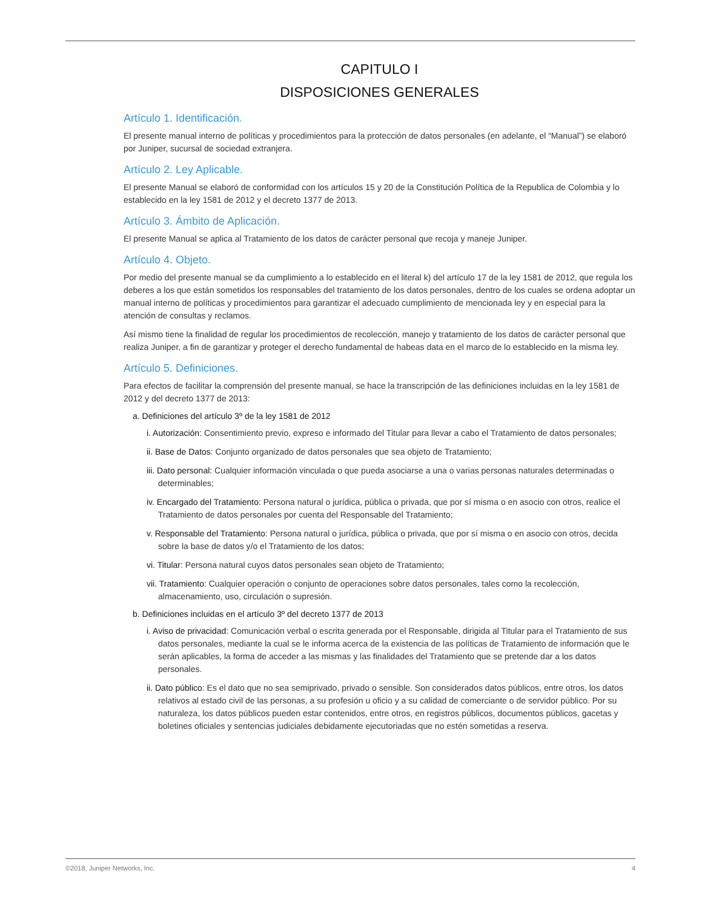CAPITULO I
DISPOSICIONES GENERALES
Artículo 1. Identificación.
El presente manual interno de políticas y procedimientos para la protección de datos personales (en adelante, el “Manual”) se elaboró por Juniper, sucursal de sociedad extranjera.
Artículo 2. Ley Aplicable.
El presente Manual se elaboró de conformidad con los artículos 15 y 20 de la Constitución Política de la Republica de Colombia y lo establecido en la ley 1581 de 2012 y el decreto 1377 de 2013.
Artículo 3. Ámbito de Aplicación.
El presente Manual se aplica al Tratamiento de los datos de carácter personal que recoja y maneje Juniper.
Artículo 4. Objeto.
Por medio del presente manual se da cumplimiento a lo establecido en el literal k) del artículo 17 de la ley 1581 de 2012, que regula los deberes a los que están sometidos los responsables del tratamiento de los datos personales, dentro de los cuales se ordena adoptar un manual interno de políticas y procedimientos para garantizar el adecuado cumplimiento de mencionada ley y en especial para la atención de consultas y reclamos.
Así mismo tiene la finalidad de regular los procedimientos de recolección, manejo y tratamiento de los datos de carácter personal que realiza Juniper, a fin de garantizar y proteger el derecho fundamental de habeas data en el marco de lo establecido en la misma ley.
Artículo 5. Definiciones.
Para efectos de facilitar la comprensión del presente manual, se hace la transcripción de las definiciones incluidas en la ley 1581 de 2012 y del decreto 1377 de 2013:
a. Definiciones del artículo 3º de la ley 1581 de 2012
i. Autorización: Consentimiento previo, expreso e informado del Titular para llevar a cabo el Tratamiento de datos personales;
ii. Base de Datos: Conjunto organizado de datos personales que sea objeto de Tratamiento;
iii. Dato personal: Cualquier información vinculada o que pueda asociarse a una o varias personas naturales determinadas o determinables;
iv. Encargado del Tratamiento: Persona natural o jurídica, pública o privada, que por sí misma o en asocio con otros, realice el Tratamiento de datos personales por cuenta del Responsable del Tratamiento;
v. Responsable del Tratamiento: Persona natural o jurídica, pública o privada, que por sí misma o en asocio con otros, decida sobre la base de datos y/o el Tratamiento de los datos;
vi. Titular: Persona natural cuyos datos personales sean objeto de Tratamiento;
vii. Tratamiento: Cualquier operación o conjunto de operaciones sobre datos personales, tales como la recolección, almacenamiento, uso, circulación o supresión.
b. Definiciones incluidas en el artículo 3º del decreto 1377 de 2013
i. Aviso de privacidad: Comunicación verbal o escrita generada por el Responsable, dirigida al Titular para el Tratamiento de sus datos personales, mediante la cual se le informa acerca de la existencia de las políticas de Tratamiento de información que le serán aplicables, la forma de acceder a las mismas y las finalidades del Tratamiento que se pretende dar a los datos personales.
ii. Dato público: Es el dato que no sea semiprivado, privado o sensible. Son considerados datos públicos, entre otros, los datos relativos al estado civil de las personas, a su profesión u oficio y a su calidad de comerciante o de servidor público. Por su naturaleza, los datos públicos pueden estar contenidos, entre otros, en registros públicos, documentos públicos, gacetas y boletines oficiales y sentencias judiciales debidamente ejecutoriadas que no estén sometidas a reserva.
©2018, Juniper Networks, Inc. 4